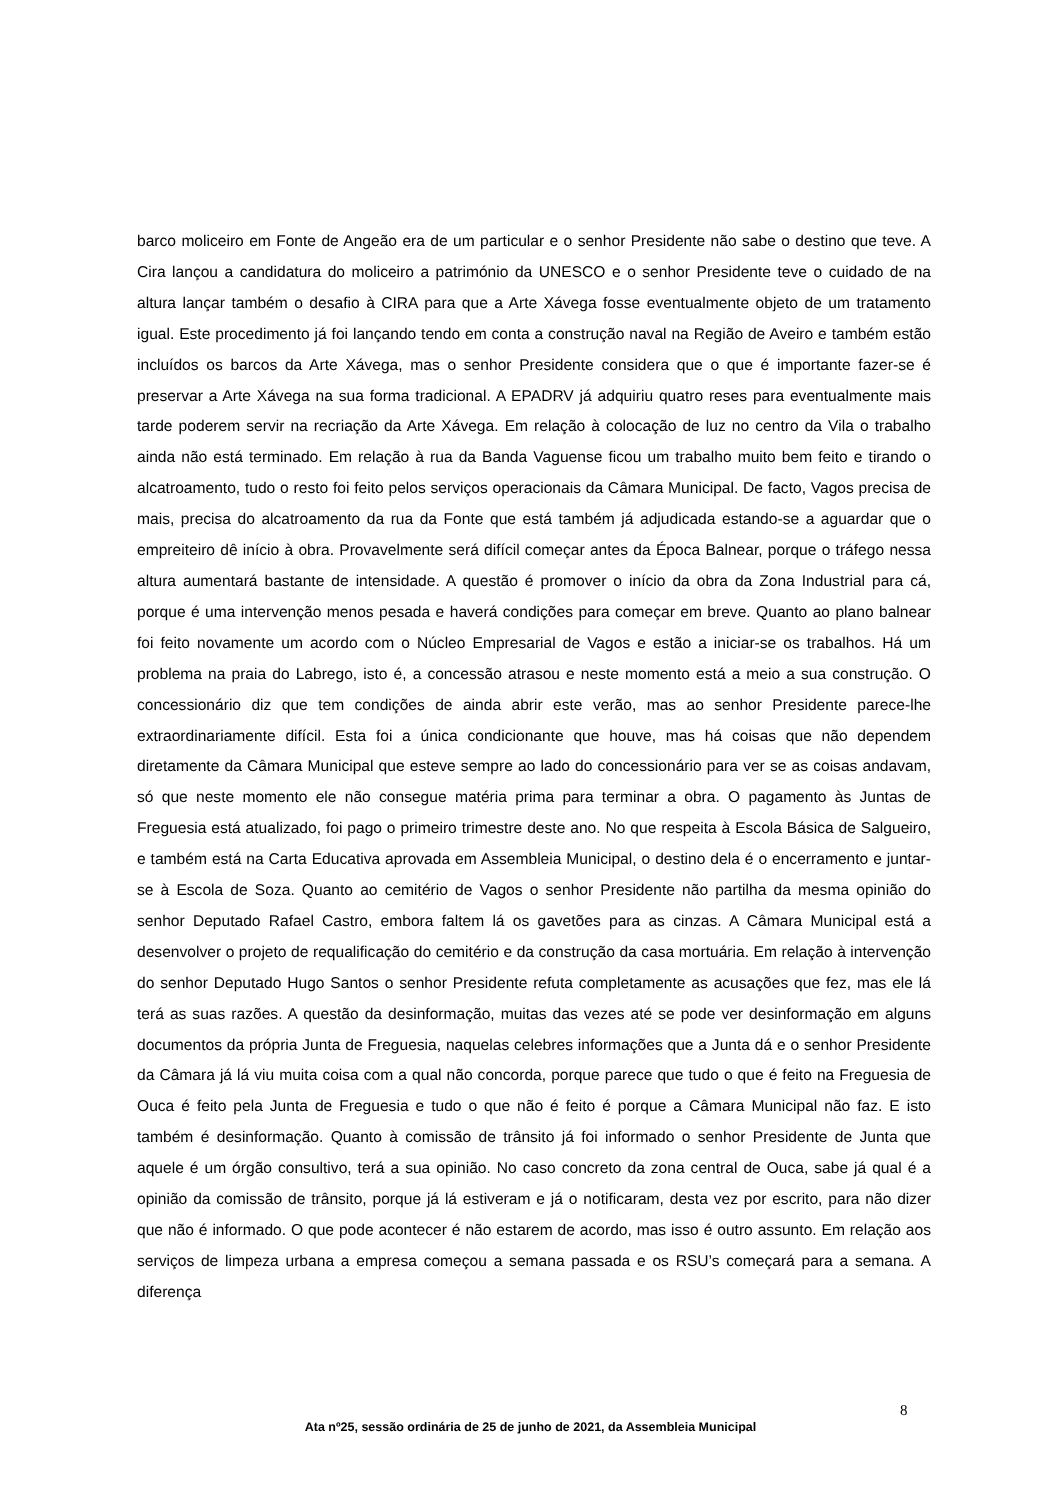barco moliceiro em Fonte de Angeão era de um particular e o senhor Presidente não sabe o destino que teve. A Cira lançou a candidatura do moliceiro a património da UNESCO e o senhor Presidente teve o cuidado de na altura lançar também o desafio à CIRA para que a Arte Xávega fosse eventualmente objeto de um tratamento igual. Este procedimento já foi lançando tendo em conta a construção naval na Região de Aveiro e também estão incluídos os barcos da Arte Xávega, mas o senhor Presidente considera que o que é importante fazer-se é preservar a Arte Xávega na sua forma tradicional. A EPADRV já adquiriu quatro reses para eventualmente mais tarde poderem servir na recriação da Arte Xávega. Em relação à colocação de luz no centro da Vila o trabalho ainda não está terminado. Em relação à rua da Banda Vaguense ficou um trabalho muito bem feito e tirando o alcatroamento, tudo o resto foi feito pelos serviços operacionais da Câmara Municipal. De facto, Vagos precisa de mais, precisa do alcatroamento da rua da Fonte que está também já adjudicada estando-se a aguardar que o empreiteiro dê início à obra. Provavelmente será difícil começar antes da Época Balnear, porque o tráfego nessa altura aumentará bastante de intensidade. A questão é promover o início da obra da Zona Industrial para cá, porque é uma intervenção menos pesada e haverá condições para começar em breve. Quanto ao plano balnear foi feito novamente um acordo com o Núcleo Empresarial de Vagos e estão a iniciar-se os trabalhos. Há um problema na praia do Labrego, isto é, a concessão atrasou e neste momento está a meio a sua construção. O concessionário diz que tem condições de ainda abrir este verão, mas ao senhor Presidente parece-lhe extraordinariamente difícil. Esta foi a única condicionante que houve, mas há coisas que não dependem diretamente da Câmara Municipal que esteve sempre ao lado do concessionário para ver se as coisas andavam, só que neste momento ele não consegue matéria prima para terminar a obra. O pagamento às Juntas de Freguesia está atualizado, foi pago o primeiro trimestre deste ano. No que respeita à Escola Básica de Salgueiro, e também está na Carta Educativa aprovada em Assembleia Municipal, o destino dela é o encerramento e juntar-se à Escola de Soza. Quanto ao cemitério de Vagos o senhor Presidente não partilha da mesma opinião do senhor Deputado Rafael Castro, embora faltem lá os gavetões para as cinzas. A Câmara Municipal está a desenvolver o projeto de requalificação do cemitério e da construção da casa mortuária. Em relação à intervenção do senhor Deputado Hugo Santos o senhor Presidente refuta completamente as acusações que fez, mas ele lá terá as suas razões. A questão da desinformação, muitas das vezes até se pode ver desinformação em alguns documentos da própria Junta de Freguesia, naquelas celebres informações que a Junta dá e o senhor Presidente da Câmara já lá viu muita coisa com a qual não concorda, porque parece que tudo o que é feito na Freguesia de Ouca é feito pela Junta de Freguesia e tudo o que não é feito é porque a Câmara Municipal não faz. E isto também é desinformação. Quanto à comissão de trânsito já foi informado o senhor Presidente de Junta que aquele é um órgão consultivo, terá a sua opinião. No caso concreto da zona central de Ouca, sabe já qual é a opinião da comissão de trânsito, porque já lá estiveram e já o notificaram, desta vez por escrito, para não dizer que não é informado. O que pode acontecer é não estarem de acordo, mas isso é outro assunto. Em relação aos serviços de limpeza urbana a empresa começou a semana passada e os RSU’s começará para a semana. A diferença
8
Ata nº25, sessão ordinária de 25 de junho de 2021, da Assembleia Municipal